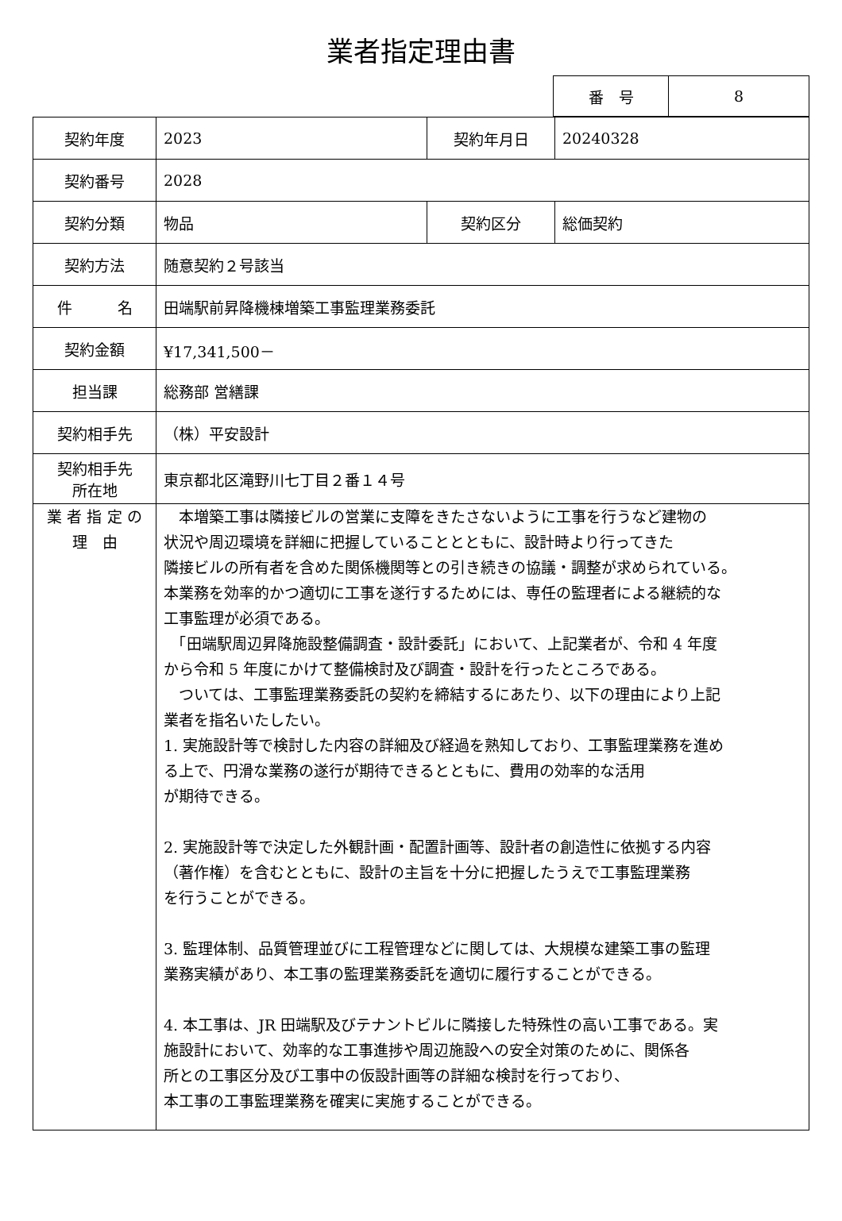業者指定理由書
| 番 号 | 8 |
| 契約年度 | 2023 | 契約年月日 | 20240328 |
| 契約番号 | 2028 | | |
| 契約分類 | 物品 | 契約区分 | 総価契約 |
| 契約方法 | 随意契約２号該当 | | |
| 件 名 | 田端駅前昇降機棟増築工事監理業務委託 | | |
| 契約金額 | ¥17,341,500－ | | |
| 担当課 | 総務部 営繕課 | | |
| 契約相手先 | （株）平安設計 | | |
| 契約相手先 所在地 | 東京都北区滝野川七丁目２番１４号 | | |
| 業 者 指 定 の 理 由 | 本増築工事は隣接ビルの営業に支障をきたさないように工事を行うなど建物の 状況や周辺環境を詳細に把握していることとともに、設計時より行ってきた 隣接ビルの所有者を含めた関係機関等との引き続きの協議・調整が求められている。 本業務を効率的かつ適切に工事を遂行するためには、専任の監理者による継続的な 工事監理が必須である。 「田端駅周辺昇降施設整備調査・設計委託」において、上記業者が、令和 4 年度 から令和 5 年度にかけて整備検討及び調査・設計を行ったところである。 ついては、工事監理業務委託の契約を締結するにあたり、以下の理由により上記 業者を指名いたしたい。 1. 実施設計等で検討した内容の詳細及び経過を熟知しており、工事監理業務を進め る上で、円滑な業務の遂行が期待できるとともに、費用の効率的な活用 が期待できる。 2. 実施設計等で決定した外観計画・配置計画等、設計者の創造性に依拠する内容 （著作権）を含むとともに、設計の主旨を十分に把握したうえで工事監理業務 を行うことができる。 3. 監理体制、品質管理並びに工程管理などに関しては、大規模な建築工事の監理 業務実績があり、本工事の監理業務委託を適切に履行することができる。 4. 本工事は、JR 田端駅及びテナントビルに隣接した特殊性の高い工事である。実 施設計において、効率的な工事進捗や周辺施設への安全対策のために、関係各 所との工事区分及び工事中の仮設計画等の詳細な検討を行っており、 本工事の工事監理業務を確実に実施することができる。 | | |